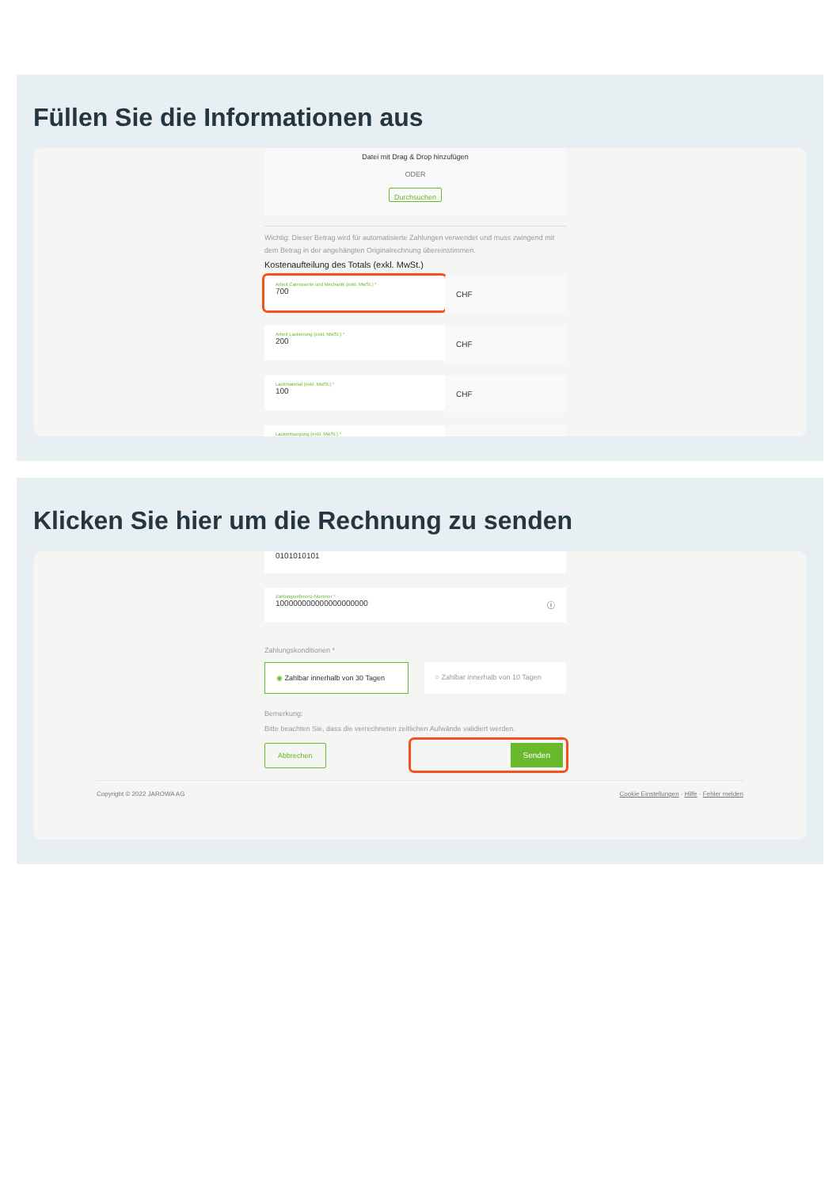Füllen Sie die Informationen aus
Datei mit Drag & Drop hinzufügen
ODER
Durchsuchen
Wichtig: Dieser Betrag wird für automatisierte Zahlungen verwendet und muss zwingend mit dem Betrag in der angehängten Originalrechnung übereinstimmen.
Kostenaufteilung des Totals (exkl. MwSt.)
Arbeit Carrosserie und Mechanik (exkl. MwSt.) *
700
CHF
Arbeit Lackierung (exkl. MwSt.) *
200
CHF
Lackmaterial (exkl. MwSt.) *
100
CHF
Lackentsorgung (exkl. MwSt.) *
Klicken Sie hier um die Rechnung zu senden
0101010101
Zahlungsreferenz-Nummer *
100000000000000000000 ⓘ
Zahlungskonditionen *
◉ Zahlbar innerhalb von 30 Tagen
○ Zahlbar innerhalb von 10 Tagen
Bemerkung:
Bitte beachten Sie, dass die verrechneten zeitlichen Aufwände validiert werden.
Abbrechen Senden
Copyright © 2022 JAROWA AG Cookie Einstellungen · Hilfe · Fehler melden